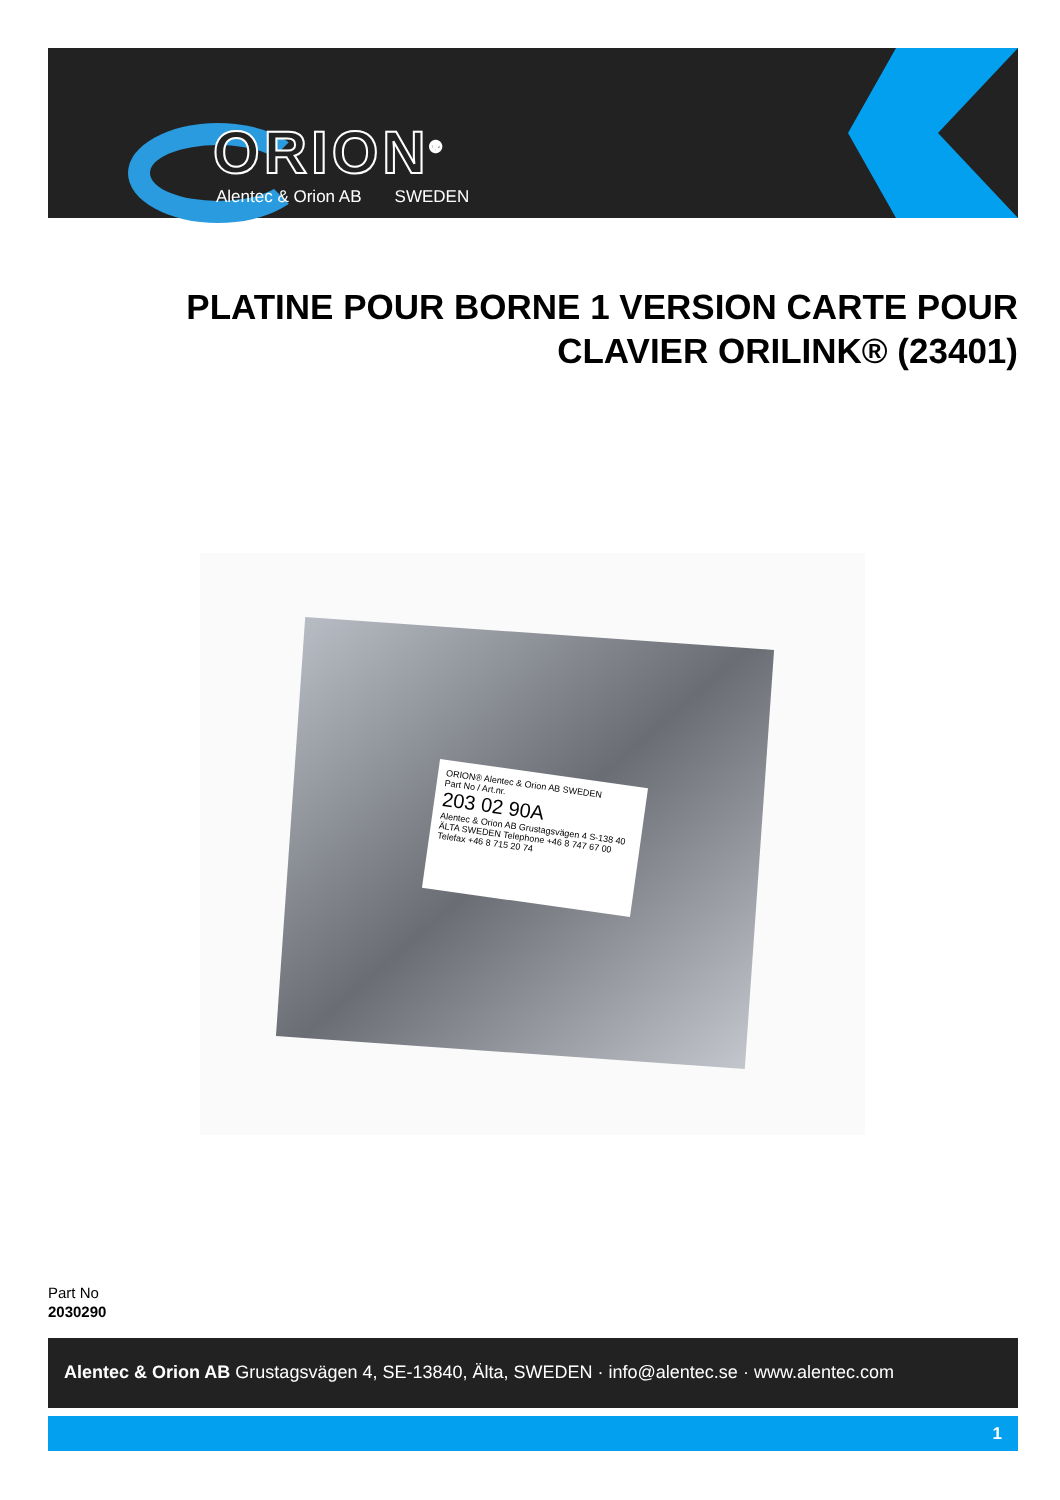ORION<sup>®</sup>
Alentec & Orion AB SWEDEN
PLATINE POUR BORNE 1 VERSION CARTE POUR CLAVIER ORILINK® (23401)
ORION® Alentec & Orion AB SWEDEN
Part No / Art.nr.
203 02 90A
Alentec & Orion AB Grustagsvägen 4 S-138 40 ÄLTA SWEDEN Telephone +46 8 747 67 00 Telefax +46 8 715 20 74
Part No
2030290
Alentec & Orion AB Grustagsvägen 4, SE-13840, Älta, SWEDEN · info@alentec.se · www.alentec.com
1